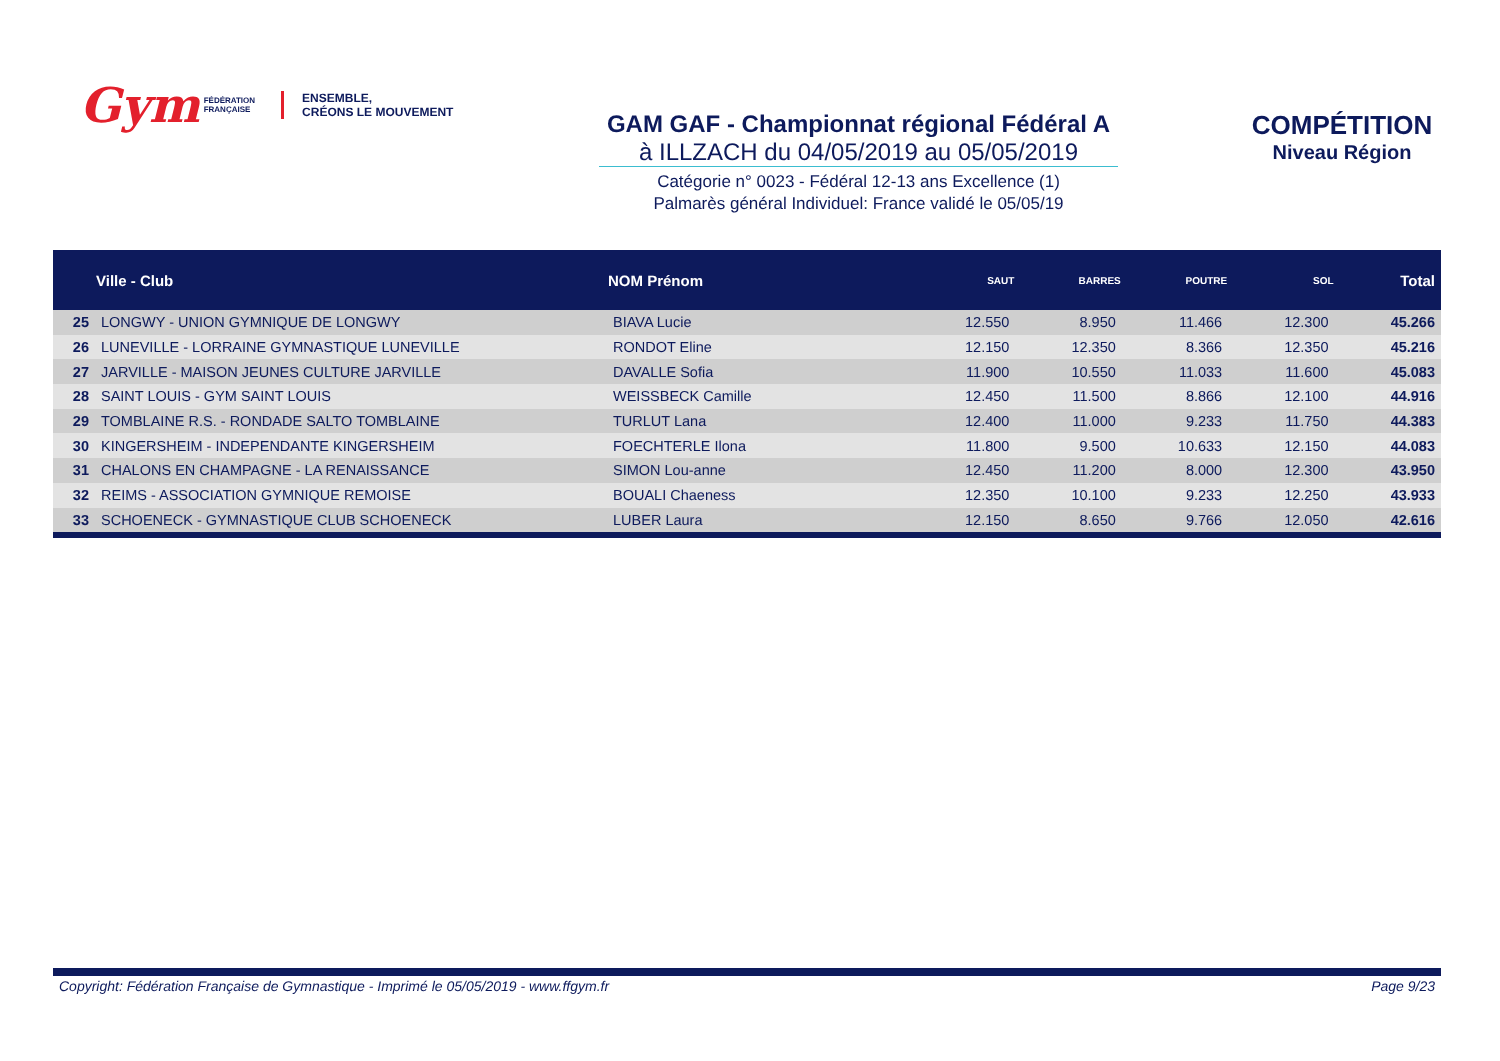Gym FÉDÉRATION
FRANÇAISE ENSEMBLE,
CRÉONS LE MOUVEMENT
GAM GAF - Championnat régional Fédéral A
à ILLZACH du 04/05/2019 au 05/05/2019
Catégorie n° 0023 - Fédéral 12-13 ans Excellence (1)
Palmarès général Individuel: France validé le 05/05/19
COMPÉTITION
Niveau Région
| | Ville - Club | NOM Prénom | SAUT | BARRES | POUTRE | SOL | Total |
| --- | --- | --- | --- | --- | --- | --- | --- |
| 25 | LONGWY - UNION GYMNIQUE DE LONGWY | BIAVA Lucie | 12.550 | 8.950 | 11.466 | 12.300 | 45.266 |
| 26 | LUNEVILLE - LORRAINE GYMNASTIQUE LUNEVILLE | RONDOT Eline | 12.150 | 12.350 | 8.366 | 12.350 | 45.216 |
| 27 | JARVILLE - MAISON JEUNES CULTURE JARVILLE | DAVALLE Sofia | 11.900 | 10.550 | 11.033 | 11.600 | 45.083 |
| 28 | SAINT LOUIS - GYM SAINT LOUIS | WEISSBECK Camille | 12.450 | 11.500 | 8.866 | 12.100 | 44.916 |
| 29 | TOMBLAINE R.S. - RONDADE SALTO TOMBLAINE | TURLUT Lana | 12.400 | 11.000 | 9.233 | 11.750 | 44.383 |
| 30 | KINGERSHEIM - INDEPENDANTE KINGERSHEIM | FOECHTERLE Ilona | 11.800 | 9.500 | 10.633 | 12.150 | 44.083 |
| 31 | CHALONS EN CHAMPAGNE - LA RENAISSANCE | SIMON Lou-anne | 12.450 | 11.200 | 8.000 | 12.300 | 43.950 |
| 32 | REIMS - ASSOCIATION GYMNIQUE REMOISE | BOUALI Chaeness | 12.350 | 10.100 | 9.233 | 12.250 | 43.933 |
| 33 | SCHOENECK - GYMNASTIQUE CLUB SCHOENECK | LUBER Laura | 12.150 | 8.650 | 9.766 | 12.050 | 42.616 |
Copyright: Fédération Française de Gymnastique - Imprimé le 05/05/2019 - www.ffgym.fr Page 9/23